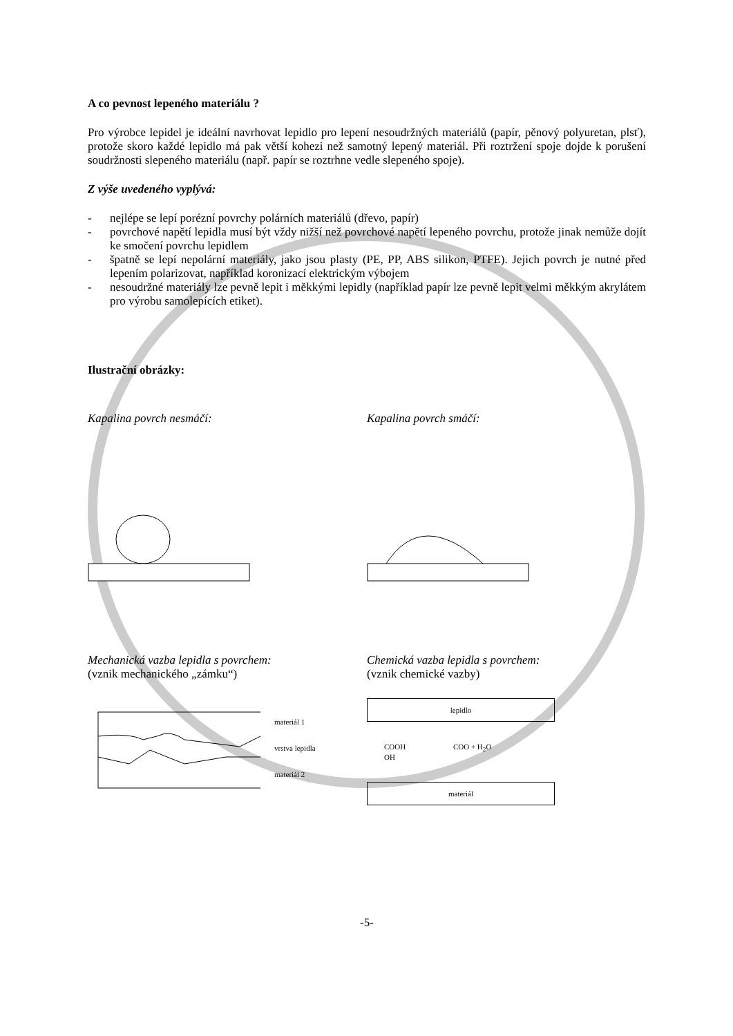A co pevnost lepeného materiálu ?
Pro výrobce lepidel je ideální navrhovat lepidlo pro lepení nesoudržných materiálů (papír, pěnový polyuretan, plsť), protože skoro každé lepidlo má pak větší kohezi než samotný lepený materiál. Při roztržení spoje dojde k porušení soudržnosti slepeného materiálu (např. papír se roztrhne vedle slepeného spoje).
Z výše uvedeného vyplývá:
- nejlépe se lepí porézní povrchy polárních materiálů (dřevo, papír)
- povrchové napětí lepidla musí být vždy nižší než povrchové napětí lepeného povrchu, protože jinak nemůže dojít ke smočení povrchu lepidlem
- špatně se lepí nepolární materiály, jako jsou plasty (PE, PP, ABS silikon, PTFE). Jejich povrch je nutné před lepením polarizovat, například koronizací elektrickým výbojem
- nesoudržné materiály lze pevně lepit i měkkými lepidly (například papír lze pevně lepit velmi měkkým akrylátem pro výrobu samolepících etiket).
Ilustrační obrázky:
Kapalina povrch nesmáčí: Kapalina povrch smáčí:
Mechanická vazba lepidla s povrchem:
(vznik mechanického „zámku“)
materiál 1
vrstva lepidla
materiál 2
Chemická vazba lepidla s povrchem:
(vznik chemické vazby)
lepidlo
COOH COO + H<sub>2</sub>O
OH
materiál
-5-